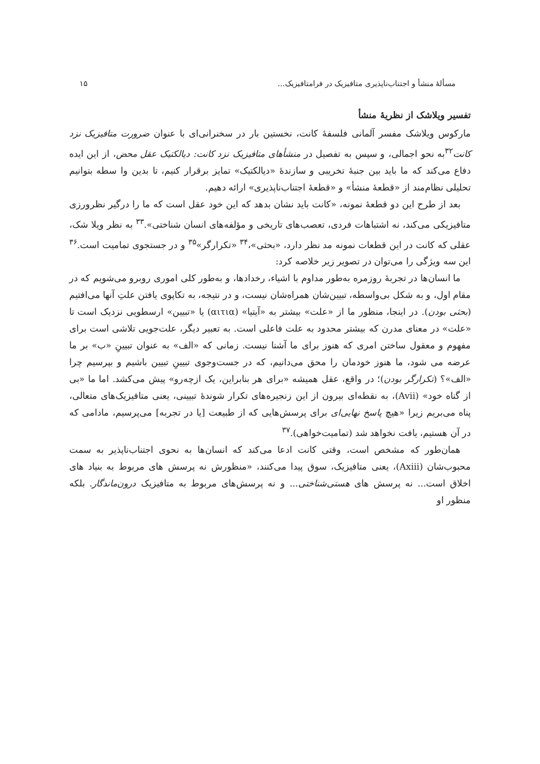مسألهٔ منشأ و اجتناب‌ناپذیری متافیزیک در فرامتافیزیک... ۱۵
تفسیر ویلاشک از نظریهٔ منشأ
مارکوس ویلاشک مفسر آلمانی فلسفهٔ کانت، نخستین بار در سخنرانی‌ای با عنوان ضرورت متافیزیک نزد کانت<sup>۳۲</sup>به نحو اجمالی، و سپس به تفصیل در منشأهای متافیزیک نزد کانت: دیالکتیک عقل محض، از این ایده دفاع می‌کند که ما باید بین جنبهٔ تخریبی و سازندهٔ «دیالکتیک» تمایز برقرار کنیم، تا بدین وا سطه بتوانیم تحلیلی نظام‌مند از «قطعهٔ منشأ» و «قطعهٔ اجتناب‌ناپذیری» ارائه دهیم.
بعد از طرح این دو قطعهٔ نمونه، «کانت باید نشان بدهد که این خود عقل است که ما را درگیر نظرورزی متافیزیکی می‌کند، نه اشتباهات فردی، تعصب‌های تاریخی و مؤلفه‌های انسان شناختی».<sup>۳۳</sup> به نظر ویلا شک، عقلی که کانت در این قطعات نمونه مد نظر دارد، «بحثی»،<sup>۳۴</sup> «تکرارگر»<sup>۳۵</sup> و در جستجوی تمامیت است.<sup>۳۶</sup> این سه ویژگی را می‌توان در تصویر زیر خلاصه کرد:
ما انسان‌ها در تجربهٔ روزمره به‌طور مداوم با اشیاء، رخدادها، و به‌طور کلی اموری روبرو می‌شویم که در مقام اول، و به شکل بی‌واسطه، تبیین‌شان همراه‌شان نیست، و در نتیجه، به تکاپوی یافتن علتِ آنها می‌افتیم (بحثی بودن). در اینجا، منظور ما از «علت» بیشتر به «آیتیا» (αιτια) یا «تبیین» ارسطویی نزدیک است تا «علت» در معنای مدرن که بیشتر محدود به علت فاعلی است. به تعبیر دیگر، علت‌جویی تلاشی است برای مفهوم و معقول ساختن امری که هنوز برای ما آشنا نیست. زمانی که «الف» به عنوان تبیینِ «ب» بر ما عرضه می شود، ما هنوز خودمان را محق می‌دانیم، که در جست‌وجوی تبیینِ تبیین باشیم و بپرسیم چرا «الف»؟ (تکرارگر بودن)؛ در واقع، عقل همیشه «برای هر بنابراین، یک ازچه‌رو» پیش می‌کشد. اما ما «بی از گناه خود» (Avii)، به نقطه‌ای بیرون از این زنجیره‌های تکرار شوندهٔ تبیینی، یعنی متافیزیک‌های متعالی، پناه می‌بریم زیرا «هیچ پاسخ نهایی‌ای برای پرسش‌هایی که از طبیعت [یا در تجربه] می‌پرسیم، مادامی که در آن هستیم، یافت نخواهد شد (تمامیت‌خواهی).<sup>۳۷</sup>
همان‌طور که مشخص است، وقتی کانت ادعا می‌کند که انسان‌ها به نحوی اجتناب‌ناپذیر به سمت محبوب‌شان (Axiii)، یعنی متافیزیک، سوق پیدا می‌کنند، «منظورش نه پرسش های مربوط به بنیاد های اخلاق است... نه پرسش های هستی‌شناختی... و نه پرسش‌های مربوط به متافیزیک درون‌ماندگار. بلکه منظور او